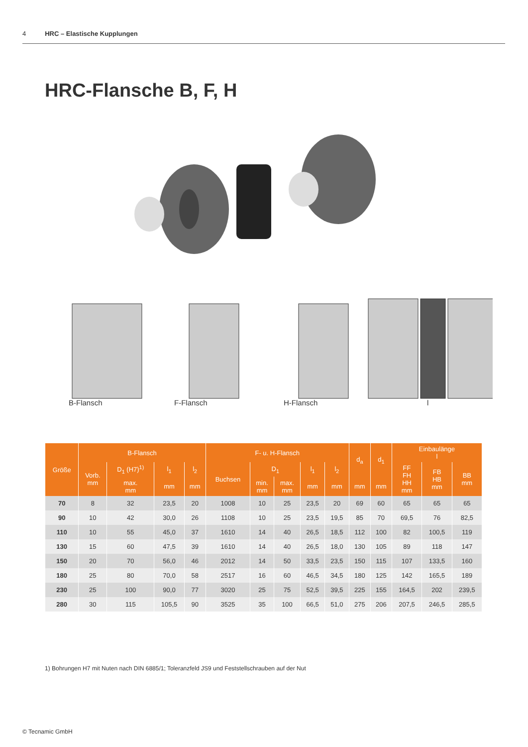4 HRC – Elastische Kupplungen
HRC-Flansche B, F, H
B-Flansch F-Flansch H-Flansch l
| Größe | B-Flansch | | | | F- u. H-Flansch | | | | | d<sub>a</sub> | d<sub>1</sub> | Einbaulänge l | | |
| --- | --- | --- | --- | --- | --- | --- | --- | --- | --- | --- | --- | --- | --- | --- |
| | Vorb. mm | D<sub>1</sub> (H7)<sup>1)</sup> | l<sub>1</sub> | l<sub>2</sub> | Buchsen | D<sub>1</sub> | | l<sub>1</sub> | l<sub>2</sub> | | | FF FH HH mm | FB HB mm | BB mm |
| | | max. mm | mm | mm | | min. mm | max. mm | mm | mm | mm | mm | | | |
| 70 | 8 | 32 | 23,5 | 20 | 1008 | 10 | 25 | 23,5 | 20 | 69 | 60 | 65 | 65 | 65 |
| 90 | 10 | 42 | 30,0 | 26 | 1108 | 10 | 25 | 23,5 | 19,5 | 85 | 70 | 69,5 | 76 | 82,5 |
| 110 | 10 | 55 | 45,0 | 37 | 1610 | 14 | 40 | 26,5 | 18,5 | 112 | 100 | 82 | 100,5 | 119 |
| 130 | 15 | 60 | 47,5 | 39 | 1610 | 14 | 40 | 26,5 | 18,0 | 130 | 105 | 89 | 118 | 147 |
| 150 | 20 | 70 | 56,0 | 46 | 2012 | 14 | 50 | 33,5 | 23,5 | 150 | 115 | 107 | 133,5 | 160 |
| 180 | 25 | 80 | 70,0 | 58 | 2517 | 16 | 60 | 46,5 | 34,5 | 180 | 125 | 142 | 165,5 | 189 |
| 230 | 25 | 100 | 90,0 | 77 | 3020 | 25 | 75 | 52,5 | 39,5 | 225 | 155 | 164,5 | 202 | 239,5 |
| 280 | 30 | 115 | 105,5 | 90 | 3525 | 35 | 100 | 66,5 | 51,0 | 275 | 206 | 207,5 | 246,5 | 285,5 |
1) Bohrungen H7 mit Nuten nach DIN 6885/1; Toleranzfeld JS9 und Feststellschrauben auf der Nut
© Tecnamic GmbH